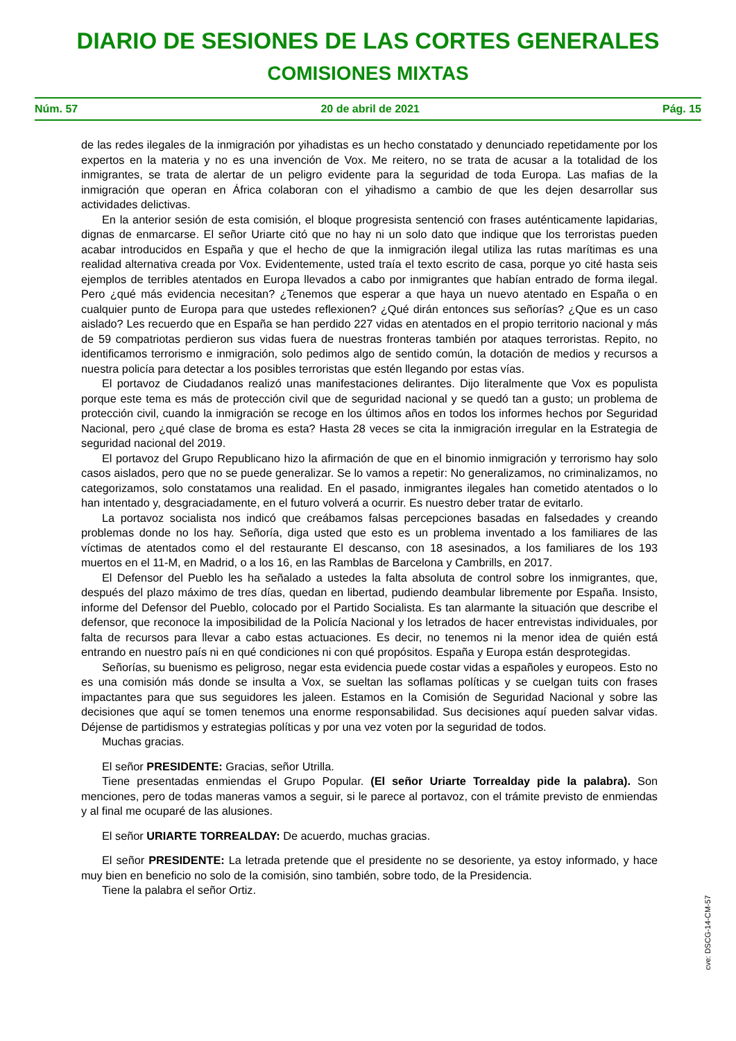DIARIO DE SESIONES DE LAS CORTES GENERALES
COMISIONES MIXTAS
Núm. 57 20 de abril de 2021 Pág. 15
de las redes ilegales de la inmigración por yihadistas es un hecho constatado y denunciado repetidamente por los expertos en la materia y no es una invención de Vox. Me reitero, no se trata de acusar a la totalidad de los inmigrantes, se trata de alertar de un peligro evidente para la seguridad de toda Europa. Las mafias de la inmigración que operan en África colaboran con el yihadismo a cambio de que les dejen desarrollar sus actividades delictivas.
En la anterior sesión de esta comisión, el bloque progresista sentenció con frases auténticamente lapidarias, dignas de enmarcarse. El señor Uriarte citó que no hay ni un solo dato que indique que los terroristas pueden acabar introducidos en España y que el hecho de que la inmigración ilegal utiliza las rutas marítimas es una realidad alternativa creada por Vox. Evidentemente, usted traía el texto escrito de casa, porque yo cité hasta seis ejemplos de terribles atentados en Europa llevados a cabo por inmigrantes que habían entrado de forma ilegal. Pero ¿qué más evidencia necesitan? ¿Tenemos que esperar a que haya un nuevo atentado en España o en cualquier punto de Europa para que ustedes reflexionen? ¿Qué dirán entonces sus señorías? ¿Que es un caso aislado? Les recuerdo que en España se han perdido 227 vidas en atentados en el propio territorio nacional y más de 59 compatriotas perdieron sus vidas fuera de nuestras fronteras también por ataques terroristas. Repito, no identificamos terrorismo e inmigración, solo pedimos algo de sentido común, la dotación de medios y recursos a nuestra policía para detectar a los posibles terroristas que estén llegando por estas vías.
El portavoz de Ciudadanos realizó unas manifestaciones delirantes. Dijo literalmente que Vox es populista porque este tema es más de protección civil que de seguridad nacional y se quedó tan a gusto; un problema de protección civil, cuando la inmigración se recoge en los últimos años en todos los informes hechos por Seguridad Nacional, pero ¿qué clase de broma es esta? Hasta 28 veces se cita la inmigración irregular en la Estrategia de seguridad nacional del 2019.
El portavoz del Grupo Republicano hizo la afirmación de que en el binomio inmigración y terrorismo hay solo casos aislados, pero que no se puede generalizar. Se lo vamos a repetir: No generalizamos, no criminalizamos, no categorizamos, solo constatamos una realidad. En el pasado, inmigrantes ilegales han cometido atentados o lo han intentado y, desgraciadamente, en el futuro volverá a ocurrir. Es nuestro deber tratar de evitarlo.
La portavoz socialista nos indicó que creábamos falsas percepciones basadas en falsedades y creando problemas donde no los hay. Señoría, diga usted que esto es un problema inventado a los familiares de las víctimas de atentados como el del restaurante El descanso, con 18 asesinados, a los familiares de los 193 muertos en el 11-M, en Madrid, o a los 16, en las Ramblas de Barcelona y Cambrills, en 2017.
El Defensor del Pueblo les ha señalado a ustedes la falta absoluta de control sobre los inmigrantes, que, después del plazo máximo de tres días, quedan en libertad, pudiendo deambular libremente por España. Insisto, informe del Defensor del Pueblo, colocado por el Partido Socialista. Es tan alarmante la situación que describe el defensor, que reconoce la imposibilidad de la Policía Nacional y los letrados de hacer entrevistas individuales, por falta de recursos para llevar a cabo estas actuaciones. Es decir, no tenemos ni la menor idea de quién está entrando en nuestro país ni en qué condiciones ni con qué propósitos. España y Europa están desprotegidas.
Señorías, su buenismo es peligroso, negar esta evidencia puede costar vidas a españoles y europeos. Esto no es una comisión más donde se insulta a Vox, se sueltan las soflamas políticas y se cuelgan tuits con frases impactantes para que sus seguidores les jaleen. Estamos en la Comisión de Seguridad Nacional y sobre las decisiones que aquí se tomen tenemos una enorme responsabilidad. Sus decisiones aquí pueden salvar vidas. Déjense de partidismos y estrategias políticas y por una vez voten por la seguridad de todos.
Muchas gracias.
El señor PRESIDENTE: Gracias, señor Utrilla.
Tiene presentadas enmiendas el Grupo Popular. (El señor Uriarte Torrealday pide la palabra). Son menciones, pero de todas maneras vamos a seguir, si le parece al portavoz, con el trámite previsto de enmiendas y al final me ocuparé de las alusiones.
El señor URIARTE TORREALDAY: De acuerdo, muchas gracias.
El señor PRESIDENTE: La letrada pretende que el presidente no se desoriente, ya estoy informado, y hace muy bien en beneficio no solo de la comisión, sino también, sobre todo, de la Presidencia.
Tiene la palabra el señor Ortiz.
cve: DSCG-14-CM-57